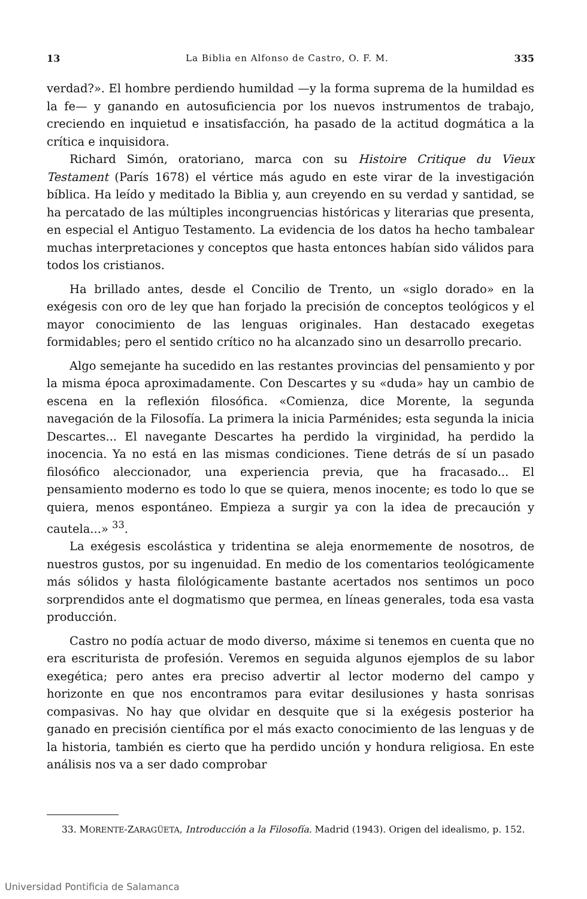13 La Biblia en Alfonso de Castro, O. F. M. 335
verdad?». El hombre perdiendo humildad —y la forma suprema de la humildad es la fe— y ganando en autosuficiencia por los nuevos instrumentos de trabajo, creciendo en inquietud e insatisfacción, ha pasado de la actitud dogmática a la crítica e inquisidora.
Richard Simón, oratoriano, marca con su Histoire Critique du Vieux Testament (París 1678) el vértice más agudo en este virar de la investigación bíblica. Ha leído y meditado la Biblia y, aun creyendo en su verdad y santidad, se ha percatado de las múltiples incongruencias históricas y literarias que presenta, en especial el Antiguo Testamento. La evidencia de los datos ha hecho tambalear muchas interpretaciones y conceptos que hasta entonces habían sido válidos para todos los cristianos.
Ha brillado antes, desde el Concilio de Trento, un «siglo dorado» en la exégesis con oro de ley que han forjado la precisión de conceptos teológicos y el mayor conocimiento de las lenguas originales. Han destacado exegetas formidables; pero el sentido crítico no ha alcanzado sino un desarrollo precario.
Algo semejante ha sucedido en las restantes provincias del pensamiento y por la misma época aproximadamente. Con Descartes y su «duda» hay un cambio de escena en la reflexión filosófica. «Comienza, dice Morente, la segunda navegación de la Filosofía. La primera la inicia Parménides; esta segunda la inicia Descartes... El navegante Descartes ha perdido la virginidad, ha perdido la inocencia. Ya no está en las mismas condiciones. Tiene detrás de sí un pasado filosófico aleccionador, una experiencia previa, que ha fracasado... El pensamiento moderno es todo lo que se quiera, menos inocente; es todo lo que se quiera, menos espontáneo. Empieza a surgir ya con la idea de precaución y cautela...» <sup>33</sup>.
La exégesis escolástica y tridentina se aleja enormemente de nosotros, de nuestros gustos, por su ingenuidad. En medio de los comentarios teológicamente más sólidos y hasta filológicamente bastante acertados nos sentimos un poco sorprendidos ante el dogmatismo que permea, en líneas generales, toda esa vasta producción.
Castro no podía actuar de modo diverso, máxime si tenemos en cuenta que no era escriturista de profesión. Veremos en seguida algunos ejemplos de su labor exegética; pero antes era preciso advertir al lector moderno del campo y horizonte en que nos encontramos para evitar desilusiones y hasta sonrisas compasivas. No hay que olvidar en desquite que si la exégesis posterior ha ganado en precisión científica por el más exacto conocimiento de las lenguas y de la historia, también es cierto que ha perdido unción y hondura religiosa. En este análisis nos va a ser dado comprobar
33. MORENTE-ZARAGÜETA, Introducción a la Filosofía. Madrid (1943). Origen del idealismo, p. 152.
Universidad Pontificia de Salamanca